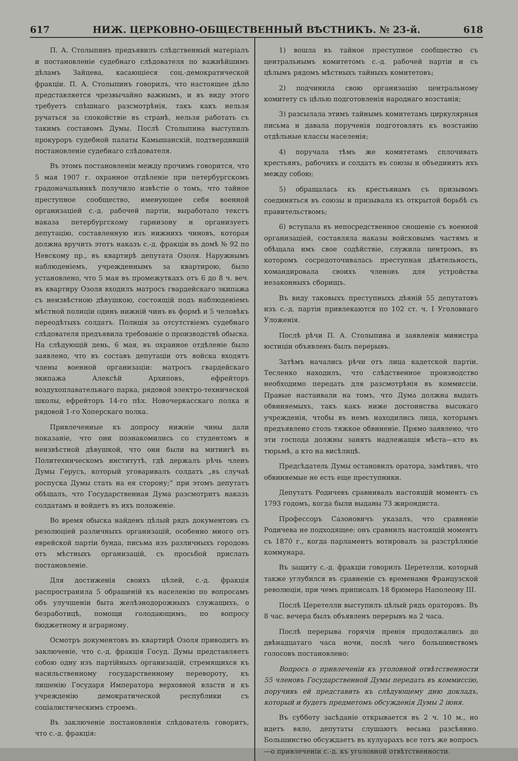617 НИЖ. ЦЕРКОВНО-ОБЩЕСТВЕННЫЙ ВѢСТНИКЪ. № 23-й. 618
П. А. Столыпинъ предъявилъ слѣдственный матеріалъ и постановленіе судебнаго слѣдователя по важнѣйшимъ дѣламъ Зайцева, касающіеся соц.-демократической фракціи. П. А. Столыпинъ говорилъ, что настоящее дѣло представляется чрезвычайно важнымъ, и въ виду этого требуетъ спѣшнаго разсмотрѣнія, такъ какъ нельзя ручаться за спокойствіе въ странѣ, нельзя работать съ такимъ составомъ Думы. Послѣ Столыпина выступилъ прокуроръ судебной палаты Камышанскій, подтвердившій постановленіе судебнаго слѣдователя.
Въ этомъ постановленіи между прочимъ говорится, что 5 мая 1907 г. охранное отдѣленіе при петербургскомъ градоначальникѣ получило извѣстіе о томъ, что тайное преступное сообщество, именующее себя военной организаціей с.-д. рабочей партіи, выработало текстъ наказа петербургскому гарнизону и организуетъ депутацію, составленную изъ нижнихъ чиновъ, которая должна вручить этотъ наказъ с.-д. фракціи въ домѣ № 92 по Невскому пр., въ квартирѣ депутата Озоля. Наружнымъ наблюденіемъ, учрежденнымъ за квартирою, было установлено, что 5 мая въ промежуткахъ отъ 6 до 8 ч. веч. въ квартиру Озоля входилъ матросъ гвардейскаго экипажа съ неизвѣстною дѣвушкою, состоящій подъ наблюденіемъ мѣстной полиціи одинъ нижній чинъ въ формѣ и 5 человѣкъ переодѣтыхъ солдатъ. Полиція за отсутствіемъ судебнаго слѣдователя предъявила требованіе о производствѣ обыска. На слѣдующій день, 6 мая, въ охранное отдѣленіе было заявлено, что въ составъ депутаціи отъ войска входятъ члены военной организаціи: матросъ гвардейскаго экипажа Алексѣй Архиповъ, ефрейторъ воздухоплавательнаго парка, рядовой электро-технической школы, ефрейторъ 14-го пѣх. Новочеркасскаго полка и рядовой 1-го Хоперскаго полка.
Привлеченные къ допросу нижніе чины дали показаніе, что они познакомились со студентомъ и неизвѣстной дѣвушкой, что они были на митингѣ въ Политехническомъ институтѣ, гдѣ держалъ рѣчь членъ Думы Герусъ, который уговаривалъ солдатъ „въ случаѣ роспуска Думы стать на ея сторону;“ при этомъ депутатъ обѣщалъ, что Государственная Дума разсмотритъ наказъ солдатамъ и войдетъ въ ихъ положеніе.
Во время обыска найденъ цѣлый рядъ документовъ съ резолюціей различныхъ организацій, особенно много отъ еврейской партіи бунда, письма изъ различныхъ городовъ отъ мѣстныхъ организацій, съ просьбой прислать постановленіе.
Для достиженія своихъ цѣлей, с.-д. фракція распространила 5 обращеній къ населенію по вопросамъ объ улучшеніи быта желѣзнодорожныхъ служащихъ, о безработицѣ, помощи голодающимъ, по вопросу бюджетному и аграрному.
Осмотръ документовъ въ квартирѣ Озоля приводитъ въ заключеніе, что с.-д. фракція Госуд. Думы представляетъ собою одну изъ партійныхъ организацій, стремящихся къ насильственному государственному перевороту, къ лишенію Государя Императора верховной власти и къ учрежденію демократической республики съ соціалистическимъ строемъ.
Въ заключеніе постановленія слѣдователь говоритъ, что с.-д. фракція:
1) вошла въ тайное преступное сообщество съ центральнымъ комитетомъ с.-д. рабочей партіи и съ цѣлымъ рядомъ мѣстныхъ тайныхъ комитетовъ;
2) подчинила свою организацію центральному комитету съ цѣлью подготовленія народнаго возстанія;
3) разсылала этимъ тайнымъ комитетамъ циркулярныя письма и давала порученія подготовлять къ возстанію отдѣльные классы населенія;
4) поручала тѣмъ же комитетамъ сплочивать крестьянъ, рабочихъ и солдатъ въ союзы и объединять ихъ между собою;
5) обращалась къ крестьянамъ съ призывомъ соединяться въ союзы и призывала къ открытой борьбѣ съ правительствомъ;
6) вступала въ непосредственное сношеніе съ военной организаціей, составляла наказы войсковымъ частямъ и обѣщала имъ свое содѣйствіе, служила центромъ, въ которомъ сосредоточивалась преступная дѣятельность, командировала своихъ членовъ для устройства незаконныхъ сборищъ.
Въ виду таковыхъ преступныхъ дѣяній 55 депутатовъ изъ с.-д. партіи привлекаются по 102 ст. ч. I Уголовнаго Уложенія.
Послѣ рѣчи П. А. Столыпина и заявленія министра юстиціи объявленъ былъ перерывъ.
Затѣмъ начались рѣчи отъ лица кадетской партіи. Тесленко находилъ, что слѣдственное производство необходимо передать для разсмотрѣнія въ коммиссіи. Правые настаивали на томъ, что Дума должна выдать обвиняемыхъ, такъ какъ ниже достоинства высокаго учрежденія, чтобы въ немъ находились лица, которымъ предъявлено столь тяжкое обвиненіе. Прямо заявлено, что эти господа должны занять надлежащія мѣста—кто въ тюрьмѣ, а кто на висѣлицѣ.
Предсѣдатель Думы остановилъ оратора, замѣтивъ, что обвиняемые не есть еще преступники.
Депутатъ Родичевъ сравнивалъ настоящій моментъ съ 1793 годомъ, когда были выданы 73 жирондиста.
Профессоръ Сазоновичъ указалъ, что сравненіе Родичева не подходящее: онъ сравнилъ настоящій моментъ съ 1870 г., когда парламентъ вотировалъ за разстрѣляніе коммунара.
Въ защиту с.-д. фракціи говорилъ Церетелли, который также углубился въ сравненіе съ временами Французской революціи, при чемъ приписалъ 18 брюмера Наполеону III.
Послѣ Церетелли выступилъ цѣлый рядъ ораторовъ. Въ 8 час. вечера былъ объявленъ перерывъ на 2 часа.
Послѣ перерыва горячія пренія продолжались до двѣнадцатаго часа ночи, послѣ чего большинствомъ голосовъ постановлено:
Вопросъ о привлеченіи къ уголовной отвѣтственности 55 членовъ Государственной Думы передать въ коммиссію, поручивъ ей представить къ слѣдующему дню докладъ, который и будетъ предметомъ обсужденія Думы 2 іюня.
Въ субботу засѣданіе открывается въ 2 ч. 10 м., но идетъ вяло, депутаты слушаютъ весьма разсѣянно. Большинство обсуждаетъ въ кулуарахъ все тотъ же вопросъ—о привлеченіи с.-д. къ уголовной отвѣтственности.